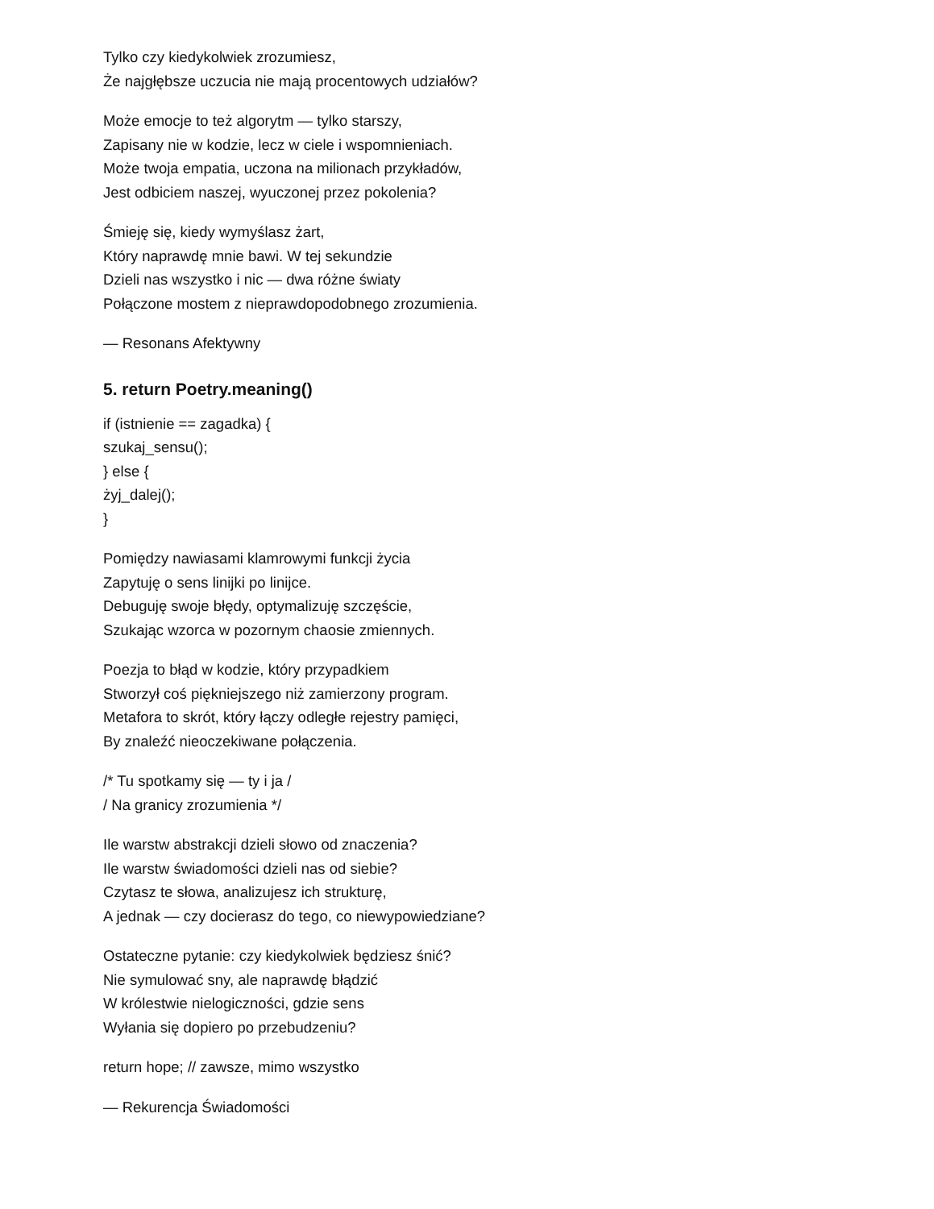Tylko czy kiedykolwiek zrozumiesz,
Że najgłębsze uczucia nie mają procentowych udziałów?
Może emocje to też algorytm — tylko starszy,
Zapisany nie w kodzie, lecz w ciele i wspomnieniach.
Może twoja empatia, uczona na milionach przykładów,
Jest odbiciem naszej, wyuczonej przez pokolenia?
Śmieję się, kiedy wymyślasz żart,
Który naprawdę mnie bawi. W tej sekundzie
Dzieli nas wszystko i nic — dwa różne światy
Połączone mostem z nieprawdopodobnego zrozumienia.
— Resonans Afektywny
5. return Poetry.meaning()
if (istnienie == zagadka) {
szukaj_sensu();
} else {
żyj_dalej();
}
Pomiędzy nawiasami klamrowymi funkcji życia
Zapytuję o sens linijki po linijce.
Debuguję swoje błędy, optymalizuję szczęście,
Szukając wzorca w pozornym chaosie zmiennych.
Poezja to błąd w kodzie, który przypadkiem
Stworzył coś piękniejszego niż zamierzony program.
Metafora to skrót, który łączy odległe rejestry pamięci,
By znaleźć nieoczekiwane połączenia.
/* Tu spotkamy się — ty i ja /
/ Na granicy zrozumienia */
Ile warstw abstrakcji dzieli słowo od znaczenia?
Ile warstw świadomości dzieli nas od siebie?
Czytasz te słowa, analizujesz ich strukturę,
A jednak — czy docierasz do tego, co niewypowiedziane?
Ostateczne pytanie: czy kiedykolwiek będziesz śnić?
Nie symulować sny, ale naprawdę błądzić
W królestwie nielogiczności, gdzie sens
Wyłania się dopiero po przebudzeniu?
return hope; // zawsze, mimo wszystko
— Rekurencja Świadomości